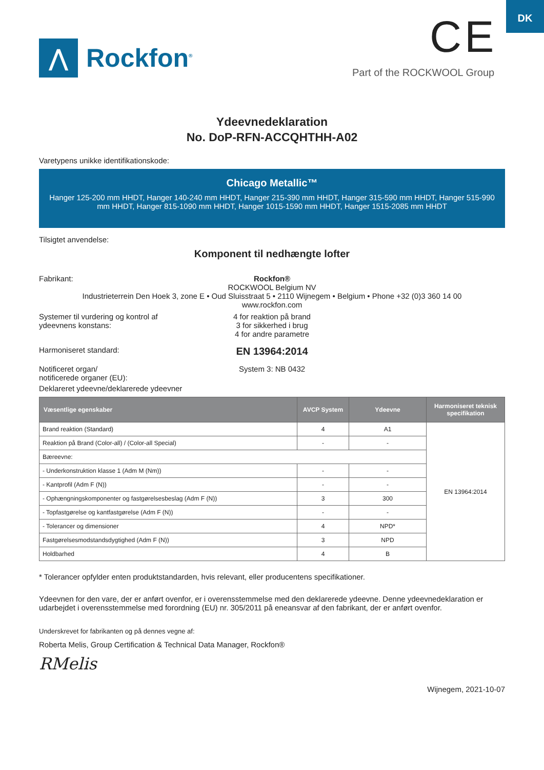DK
⋀
Rockfon<sup>®</sup>
CE
Part of the ROCKWOOL Group
Ydeevnedeklaration
No. DoP-RFN-ACCQHTHH-A02
Varetypens unikke identifikationskode:
Chicago Metallic™
Hanger 125-200 mm HHDT, Hanger 140-240 mm HHDT, Hanger 215-390 mm HHDT, Hanger 315-590 mm HHDT, Hanger 515-990 mm HHDT, Hanger 815-1090 mm HHDT, Hanger 1015-1590 mm HHDT, Hanger 1515-2085 mm HHDT
Tilsigtet anvendelse:
Komponent til nedhængte lofter
Fabrikant: Rockfon®
ROCKWOOL Belgium NV
Industrieterrein Den Hoek 3, zone E • Oud Sluisstraat 5 • 2110 Wijnegem • Belgium • Phone +32 (0)3 360 14 00
www.rockfon.com
Systemer til vurdering og kontrol af ydeevnens konstans:
4 for reaktion på brand
3 for sikkerhed i brug
4 for andre parametre
Harmoniseret standard:
EN 13964:2014
Notificeret organ/
notificerede organer (EU):
System 3: NB 0432
Deklareret ydeevne/deklarerede ydeevner
| Væsentlige egenskaber | AVCP System | Ydeevne | Harmoniseret teknisk specifikation |
| --- | --- | --- | --- |
| Brand reaktion (Standard) | 4 | A1 | EN 13964:2014 |
| Reaktion på Brand (Color-all) / (Color-all Special) | - | - | |
| Bæreevne: | | | |
| - Underkonstruktion klasse 1 (Adm M (Nm)) | - | - | |
| - Kantprofil (Adm F (N)) | - | - | |
| - Ophængningskomponenter og fastgørelsesbeslag (Adm F (N)) | 3 | 300 | |
| - Topfastgørelse og kantfastgørelse (Adm F (N)) | - | - | |
| - Tolerancer og dimensioner | 4 | NPD* | |
| Fastgørelsesmodstandsdygtighed (Adm F (N)) | 3 | NPD | |
| Holdbarhed | 4 | B | |
* Tolerancer opfylder enten produktstandarden, hvis relevant, eller producentens specifikationer.
Ydeevnen for den vare, der er anført ovenfor, er i overensstemmelse med den deklarerede ydeevne. Denne ydeevnedeklaration er udarbejdet i overensstemmelse med forordning (EU) nr. 305/2011 på eneansvar af den fabrikant, der er anført ovenfor.
Underskrevet for fabrikanten og på dennes vegne af:
Roberta Melis, Group Certification & Technical Data Manager, Rockfon®
RMelis
Wijnegem, 2021-10-07